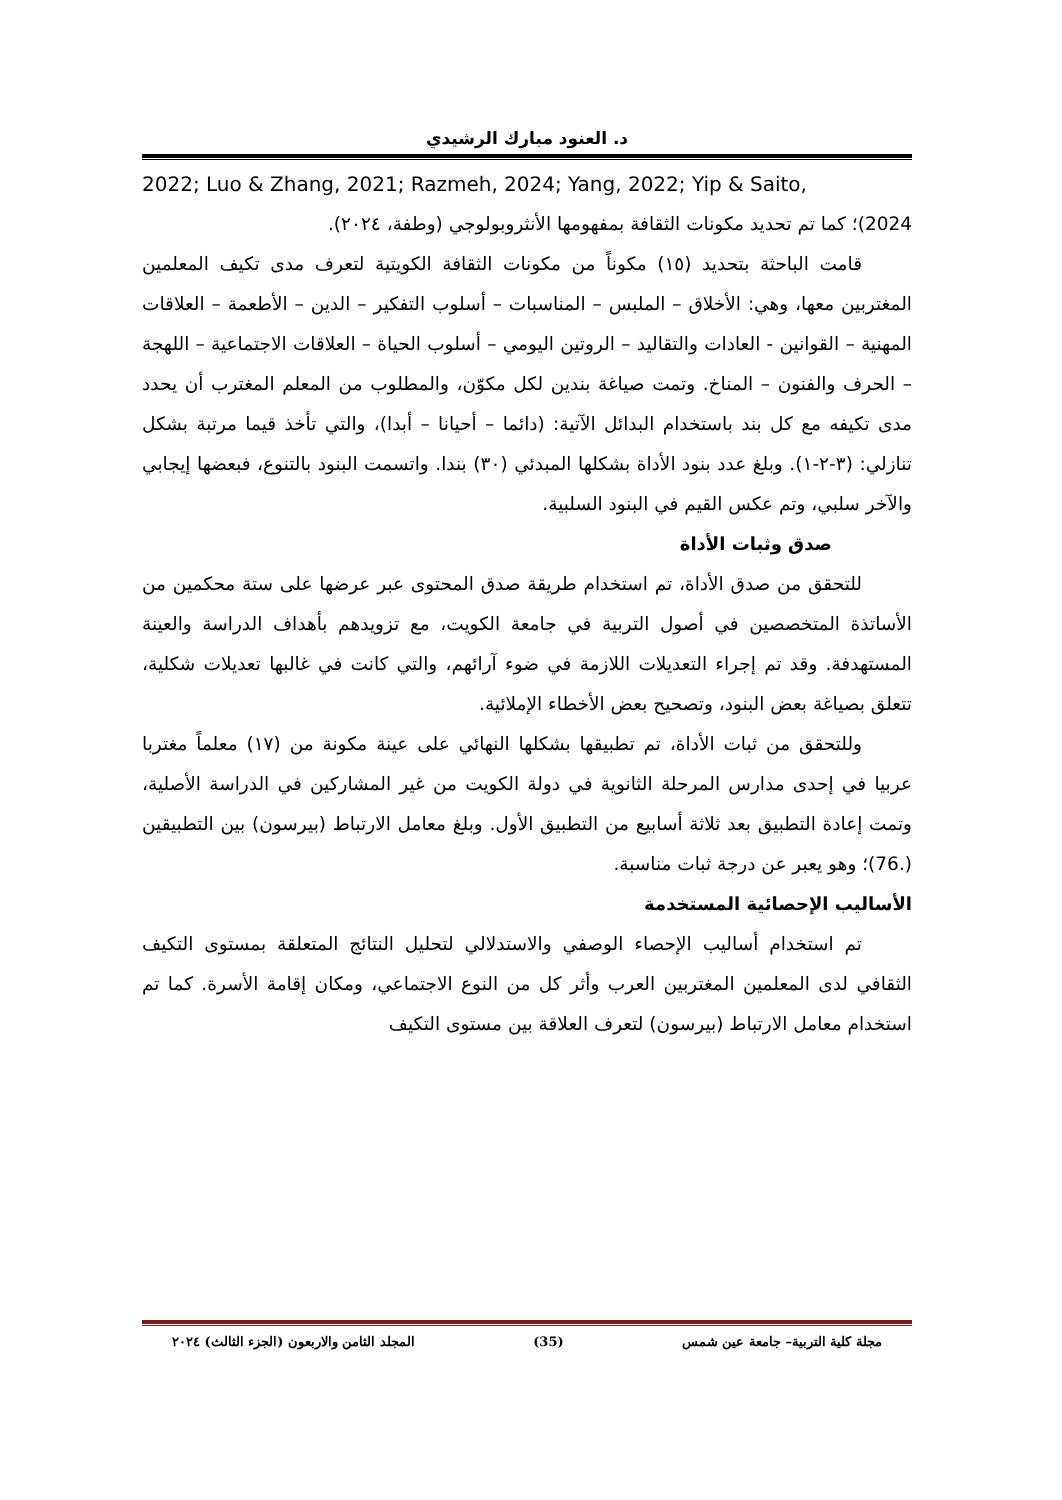د. العنود مبارك الرشيدي
2022; Luo & Zhang, 2021; Razmeh, 2024; Yang, 2022; Yip & Saito,
2024)؛ كما تم تحديد مكونات الثقافة بمفهومها الأنثروبولوجي (وطفة، ٢٠٢٤).
قامت الباحثة بتحديد (١٥) مكوناً من مكونات الثقافة الكويتية لتعرف مدى تكيف المعلمين المغتربين معها، وهي: الأخلاق – الملبس – المناسبات – أسلوب التفكير – الدين – الأطعمة – العلاقات المهنية – القوانين - العادات والتقاليد – الروتين اليومي – أسلوب الحياة – العلاقات الاجتماعية – اللهجة – الحرف والفنون – المناخ. وتمت صياغة بندين لكل مكوّن، والمطلوب من المعلم المغترب أن يحدد مدى تكيفه مع كل بند باستخدام البدائل الآتية: (دائما – أحيانا – أبدا)، والتي تأخذ قيما مرتبة بشكل تنازلي: (٣-٢-١). وبلغ عدد بنود الأداة بشكلها المبدئي (٣٠) بندا. واتسمت البنود بالتنوع، فبعضها إيجابي والآخر سلبي، وتم عكس القيم في البنود السلبية.
صدق وثبات الأداة
للتحقق من صدق الأداة، تم استخدام طريقة صدق المحتوى عبر عرضها على ستة محكمين من الأساتذة المتخصصين في أصول التربية في جامعة الكويت، مع تزويدهم بأهداف الدراسة والعينة المستهدفة. وقد تم إجراء التعديلات اللازمة في ضوء آرائهم، والتي كانت في غالبها تعديلات شكلية، تتعلق بصياغة بعض البنود، وتصحيح بعض الأخطاء الإملائية.
وللتحقق من ثبات الأداة، تم تطبيقها بشكلها النهائي على عينة مكونة من (١٧) معلماً مغتربا عربيا في إحدى مدارس المرحلة الثانوية في دولة الكويت من غير المشاركين في الدراسة الأصلية، وتمت إعادة التطبيق بعد ثلاثة أسابيع من التطبيق الأول. وبلغ معامل الارتباط (بيرسون) بين التطبيقين (.76)؛ وهو يعبر عن درجة ثبات مناسبة.
الأساليب الإحصائية المستخدمة
تم استخدام أساليب الإحصاء الوصفي والاستدلالي لتحليل النتائج المتعلقة بمستوى التكيف الثقافي لدى المعلمين المغتربين العرب وأثر كل من النوع الاجتماعي، ومكان إقامة الأسرة. كما تم استخدام معامل الارتباط (بيرسون) لتعرف العلاقة بين مستوى التكيف
مجلة كلية التربية– جامعة عين شمس (35) المجلد الثامن والاربعون (الجزء الثالث) ٢٠٢٤